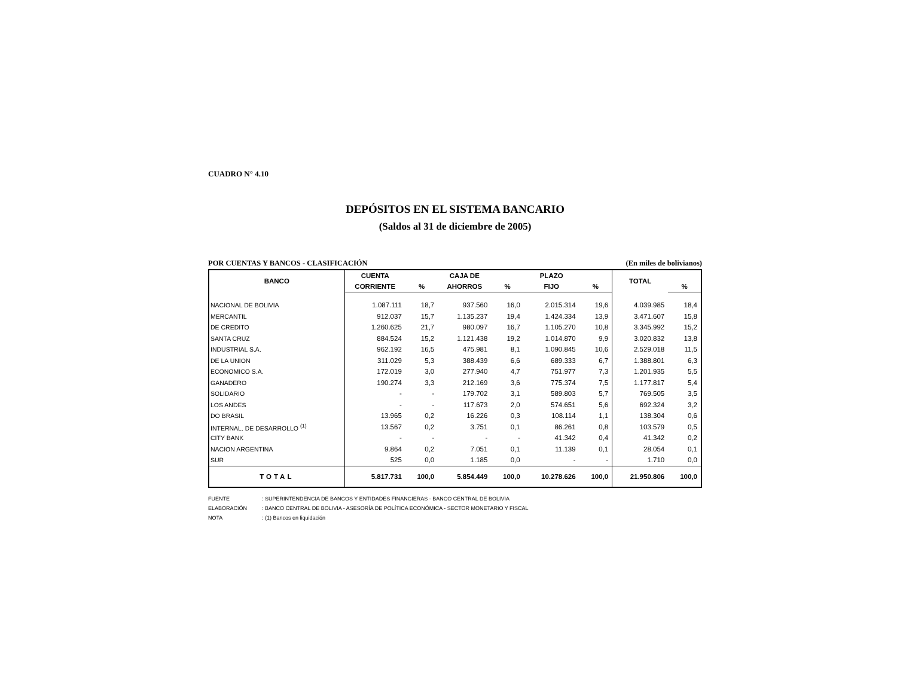CUADRO N° 4.10
DEPÓSITOS EN EL SISTEMA BANCARIO
(Saldos al 31 de diciembre de 2005)
POR CUENTAS Y BANCOS - CLASIFICACIÓN (En miles de bolivianos)
| BANCO | CUENTA | | CAJA DE | | PLAZO | | TOTAL | |
| --- | --- | --- | --- | --- | --- | --- | --- | --- |
| | CORRIENTE | % | AHORROS | % | FIJO | % | | % |
| NACIONAL DE BOLIVIA | 1.087.111 | 18,7 | 937.560 | 16,0 | 2.015.314 | 19,6 | 4.039.985 | 18,4 |
| MERCANTIL | 912.037 | 15,7 | 1.135.237 | 19,4 | 1.424.334 | 13,9 | 3.471.607 | 15,8 |
| DE CREDITO | 1.260.625 | 21,7 | 980.097 | 16,7 | 1.105.270 | 10,8 | 3.345.992 | 15,2 |
| SANTA CRUZ | 884.524 | 15,2 | 1.121.438 | 19,2 | 1.014.870 | 9,9 | 3.020.832 | 13,8 |
| INDUSTRIAL S.A. | 962.192 | 16,5 | 475.981 | 8,1 | 1.090.845 | 10,6 | 2.529.018 | 11,5 |
| DE LA UNION | 311.029 | 5,3 | 388.439 | 6,6 | 689.333 | 6,7 | 1.388.801 | 6,3 |
| ECONOMICO S.A. | 172.019 | 3,0 | 277.940 | 4,7 | 751.977 | 7,3 | 1.201.935 | 5,5 |
| GANADERO | 190.274 | 3,3 | 212.169 | 3,6 | 775.374 | 7,5 | 1.177.817 | 5,4 |
| SOLIDARIO | - | - | 179.702 | 3,1 | 589.803 | 5,7 | 769.505 | 3,5 |
| LOS ANDES | - | - | 117.673 | 2,0 | 574.651 | 5,6 | 692.324 | 3,2 |
| DO BRASIL | 13.965 | 0,2 | 16.226 | 0,3 | 108.114 | 1,1 | 138.304 | 0,6 |
| INTERNAL. DE DESARROLLO <sup>(1)</sup> | 13.567 | 0,2 | 3.751 | 0,1 | 86.261 | 0,8 | 103.579 | 0,5 |
| CITY BANK | - | - | - | - | 41.342 | 0,4 | 41.342 | 0,2 |
| NACION ARGENTINA | 9.864 | 0,2 | 7.051 | 0,1 | 11.139 | 0,1 | 28.054 | 0,1 |
| SUR | 525 | 0,0 | 1.185 | 0,0 | - | - | 1.710 | 0,0 |
| TOTAL | 5.817.731 | 100,0 | 5.854.449 | 100,0 | 10.278.626 | 100,0 | 21.950.806 | 100,0 |
FUENTE: SUPERINTENDENCIA DE BANCOS Y ENTIDADES FINANCIERAS - BANCO CENTRAL DE BOLIVIA
ELABORACIÓN: BANCO CENTRAL DE BOLIVIA - ASESORÍA DE POLÍTICA ECONÓMICA - SECTOR MONETARIO Y FISCAL
NOTA: (1) Bancos en liquidación